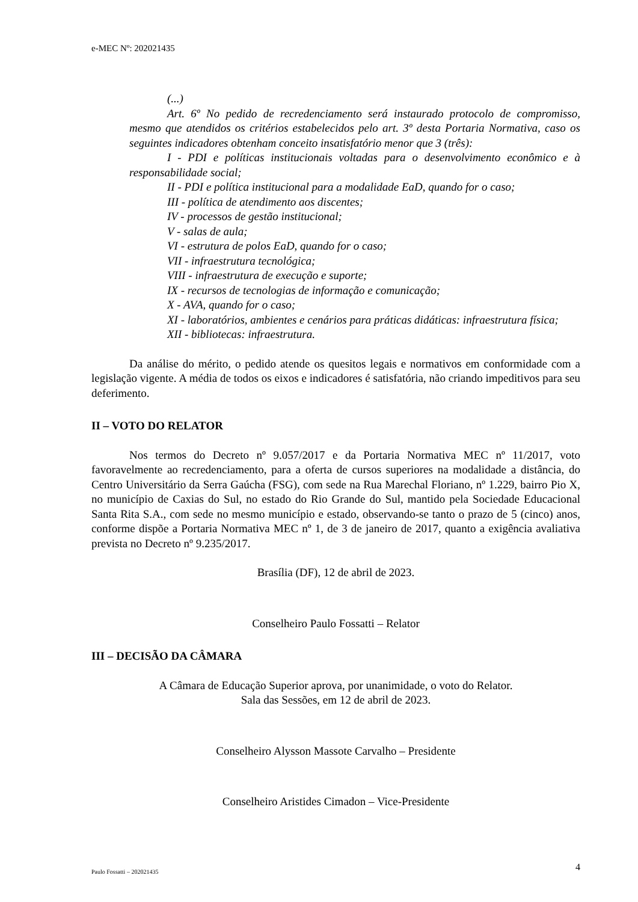e-MEC Nº: 202021435
(...)
Art. 6º No pedido de recredenciamento será instaurado protocolo de compromisso, mesmo que atendidos os critérios estabelecidos pelo art. 3º desta Portaria Normativa, caso os seguintes indicadores obtenham conceito insatisfatório menor que 3 (três):
I - PDI e políticas institucionais voltadas para o desenvolvimento econômico e à responsabilidade social;
II - PDI e política institucional para a modalidade EaD, quando for o caso;
III - política de atendimento aos discentes;
IV - processos de gestão institucional;
V - salas de aula;
VI - estrutura de polos EaD, quando for o caso;
VII - infraestrutura tecnológica;
VIII - infraestrutura de execução e suporte;
IX - recursos de tecnologias de informação e comunicação;
X - AVA, quando for o caso;
XI - laboratórios, ambientes e cenários para práticas didáticas: infraestrutura física;
XII - bibliotecas: infraestrutura.
Da análise do mérito, o pedido atende os quesitos legais e normativos em conformidade com a legislação vigente. A média de todos os eixos e indicadores é satisfatória, não criando impeditivos para seu deferimento.
II – VOTO DO RELATOR
Nos termos do Decreto nº 9.057/2017 e da Portaria Normativa MEC nº 11/2017, voto favoravelmente ao recredenciamento, para a oferta de cursos superiores na modalidade a distância, do Centro Universitário da Serra Gaúcha (FSG), com sede na Rua Marechal Floriano, nº 1.229, bairro Pio X, no município de Caxias do Sul, no estado do Rio Grande do Sul, mantido pela Sociedade Educacional Santa Rita S.A., com sede no mesmo município e estado, observando-se tanto o prazo de 5 (cinco) anos, conforme dispõe a Portaria Normativa MEC nº 1, de 3 de janeiro de 2017, quanto a exigência avaliativa prevista no Decreto nº 9.235/2017.
Brasília (DF), 12 de abril de 2023.
Conselheiro Paulo Fossatti – Relator
III – DECISÃO DA CÂMARA
A Câmara de Educação Superior aprova, por unanimidade, o voto do Relator.
Sala das Sessões, em 12 de abril de 2023.
Conselheiro Alysson Massote Carvalho – Presidente
Conselheiro Aristides Cimadon – Vice-Presidente
Paulo Fossatti – 202021435 4